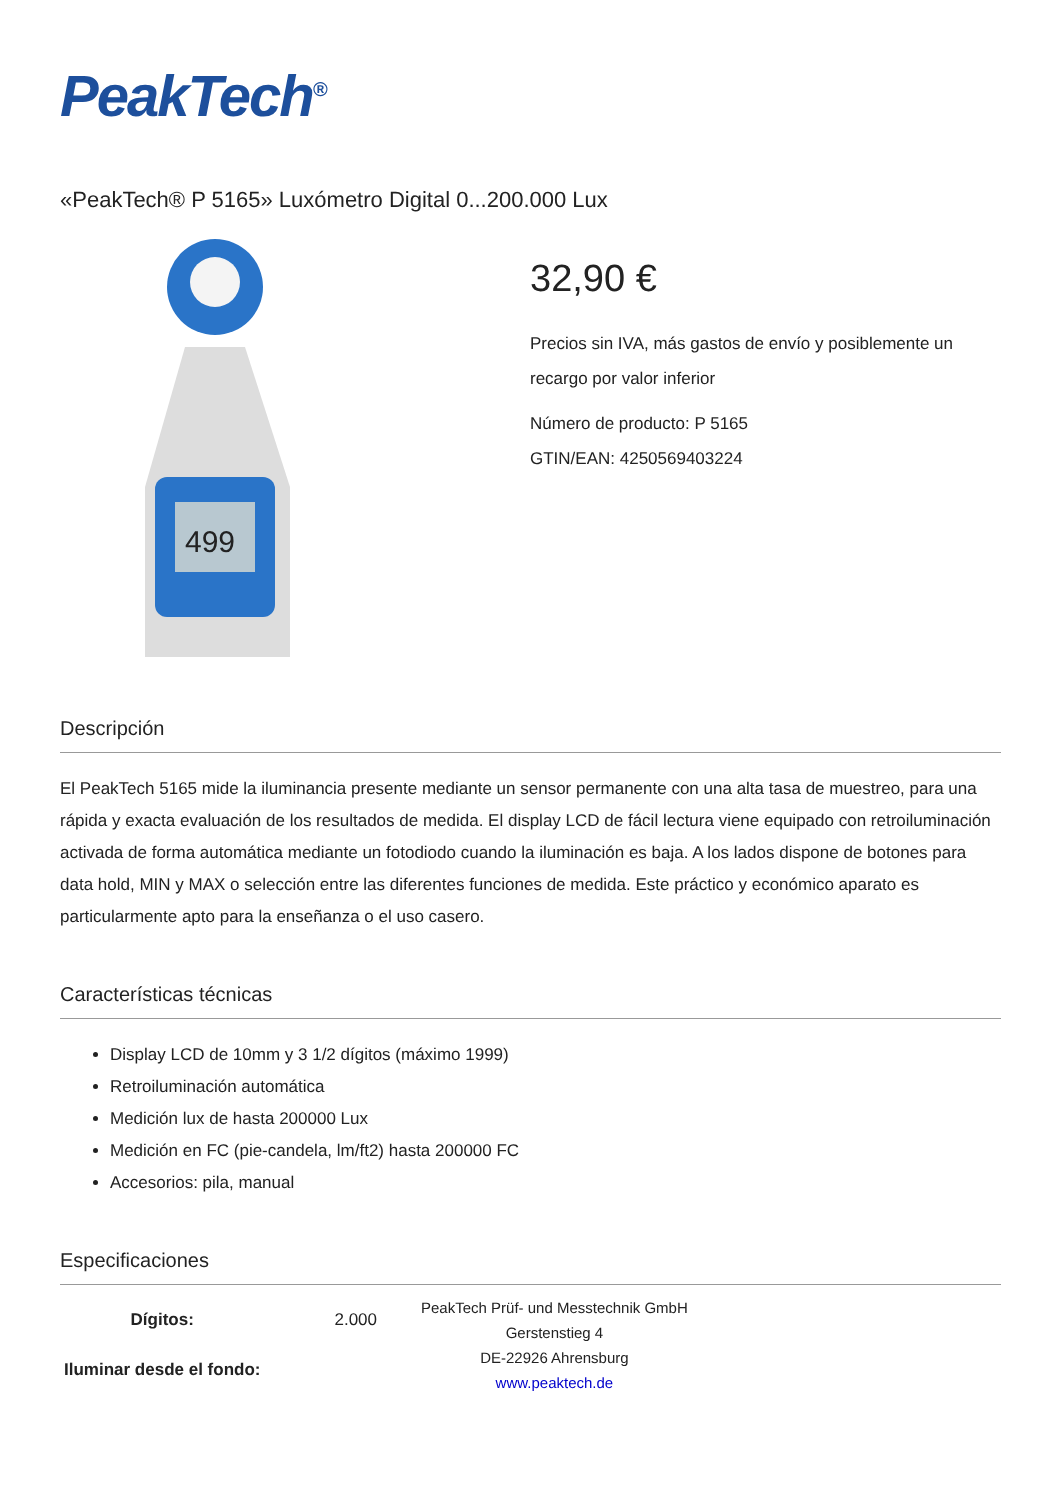PeakTech<sup>®</sup>
«PeakTech® P 5165» Luxómetro Digital 0...200.000 Lux
499
32,90 €
Precios sin IVA, más gastos de envío y posiblemente un recargo por valor inferior
Número de producto: P 5165
GTIN/EAN: 4250569403224
Descripción
El PeakTech 5165 mide la iluminancia presente mediante un sensor permanente con una alta tasa de muestreo, para una rápida y exacta evaluación de los resultados de medida. El display LCD de fácil lectura viene equipado con retroiluminación activada de forma automática mediante un fotodiodo cuando la iluminación es baja. A los lados dispone de botones para data hold, MIN y MAX o selección entre las diferentes funciones de medida. Este práctico y económico aparato es particularmente apto para la enseñanza o el uso casero.
Características técnicas
Display LCD de 10mm y 3 1/2 dígitos (máximo 1999)
Retroiluminación automática
Medición lux de hasta 200000 Lux
Medición en FC (pie-candela, lm/ft2) hasta 200000 FC
Accesorios: pila, manual
Especificaciones
| Dígitos: | 2.000 |
| Iluminar desde el fondo: | |
PeakTech Prüf- und Messtechnik GmbH
Gerstenstieg 4
DE-22926 Ahrensburg
www.peaktech.de